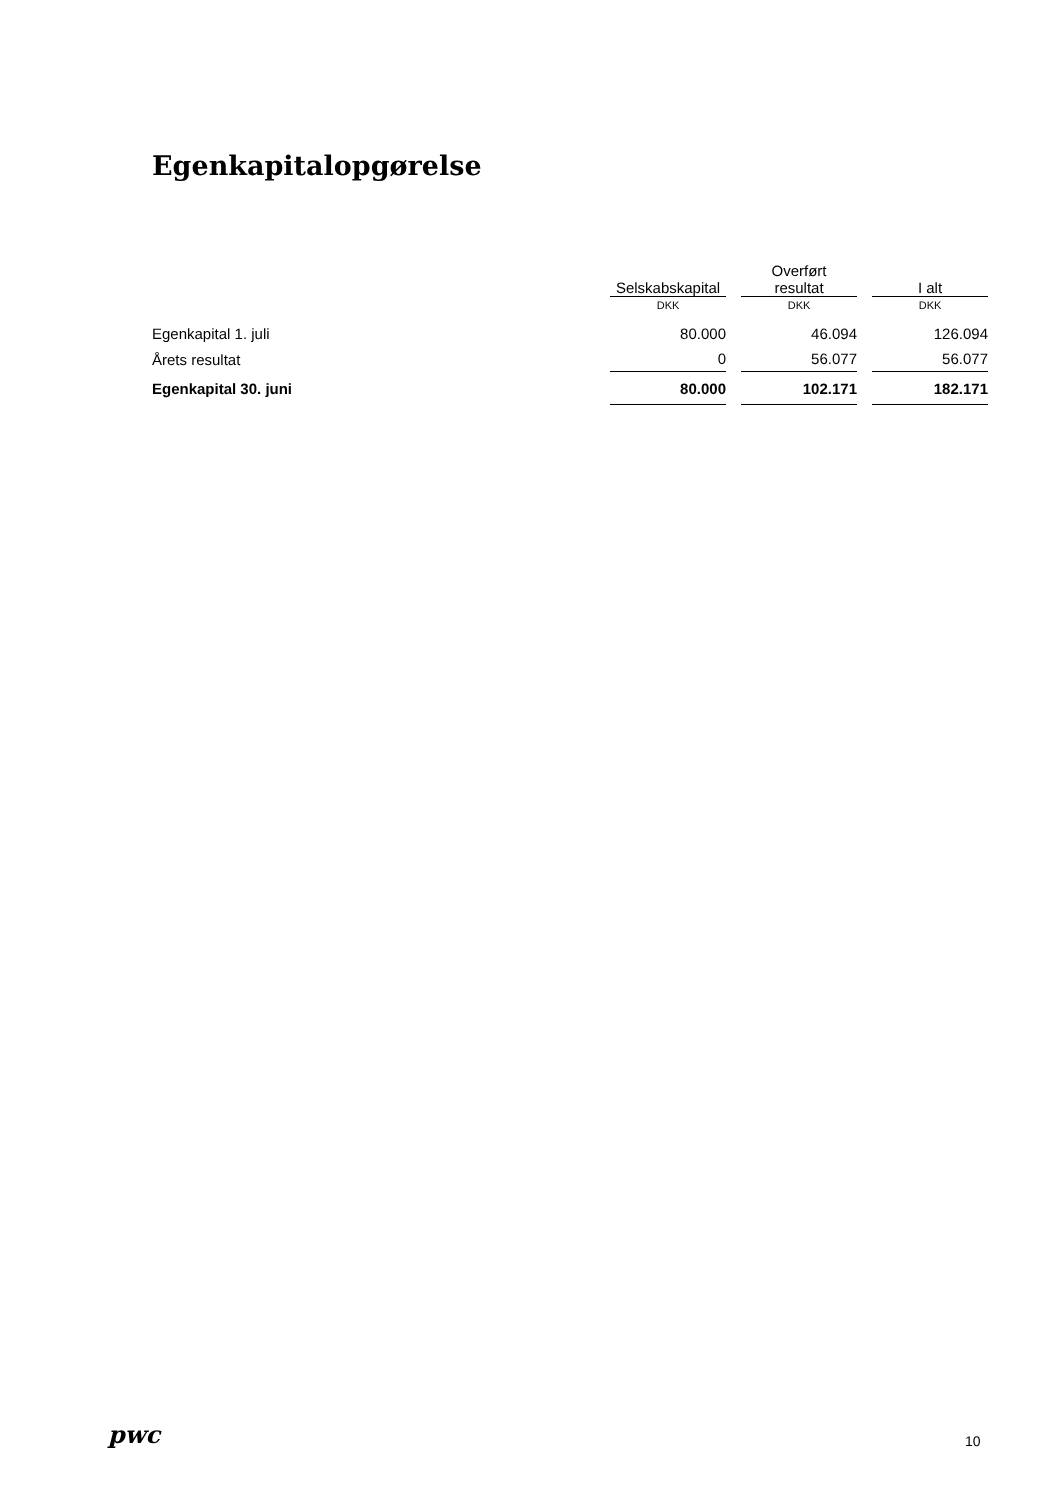Egenkapitalopgørelse
| | Selskabskapital | | Overført resultat | | I alt |
| --- | --- | --- | --- | --- | --- |
| | DKK | | DKK | | DKK |
| Egenkapital 1. juli | 80.000 | | 46.094 | | 126.094 |
| Årets resultat | 0 | | 56.077 | | 56.077 |
| Egenkapital 30. juni | 80.000 | | 102.171 | | 182.171 |
pwc 10